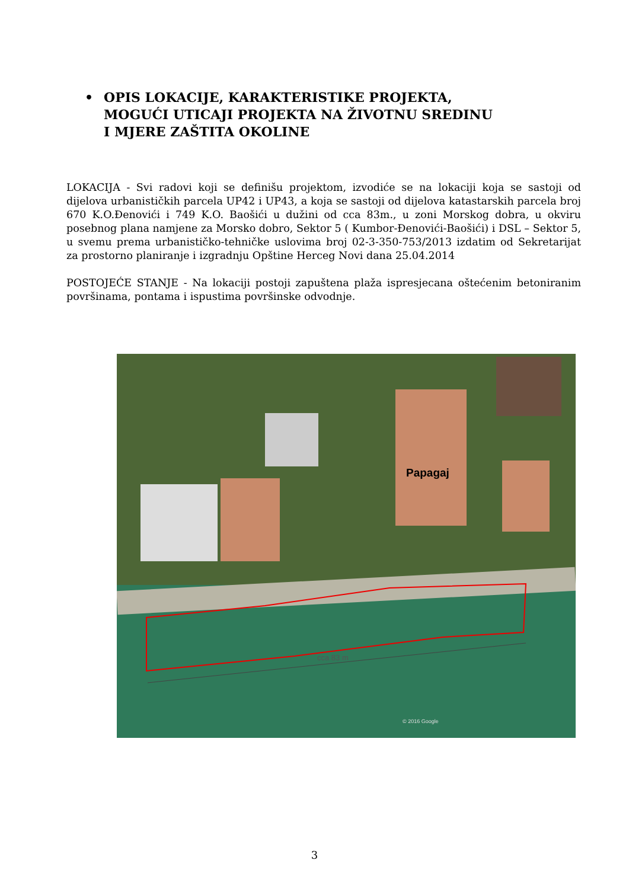• OPIS LOKACIJE, KARAKTERISTIKE PROJEKTA,
MOGUĆI UTICAJI PROJEKTA NA ŽIVOTNU SREDINU
I MJERE ZAŠTITA OKOLINE
LOKACIJA - Svi radovi koji se definišu projektom, izvodiće se na lokaciji koja se sastoji od dijelova urbanističkih parcela UP42 i UP43, a koja se sastoji od dijelova katastarskih parcela broj 670 K.O.Đenovići i 749 K.O. Baošići u dužini od cca 83m., u zoni Morskog dobra, u okviru posebnog plana namjene za Morsko dobro, Sektor 5 ( Kumbor-Đenovići-Baošići) i DSL – Sektor 5, u svemu prema urbanističko-tehničke uslovima broj 02-3-350-753/2013 izdatim od Sekretarijat za prostorno planiranje i izgradnju Opštine Herceg Novi dana 25.04.2014
POSTOJEĆE STANJE - Na lokaciji postoji zapuštena plaža ispresjecana oštećenim betoniranim površinama, pontama i ispustima površinske odvodnje.
Papagaj
cca 83 m
© 2016 Google
3